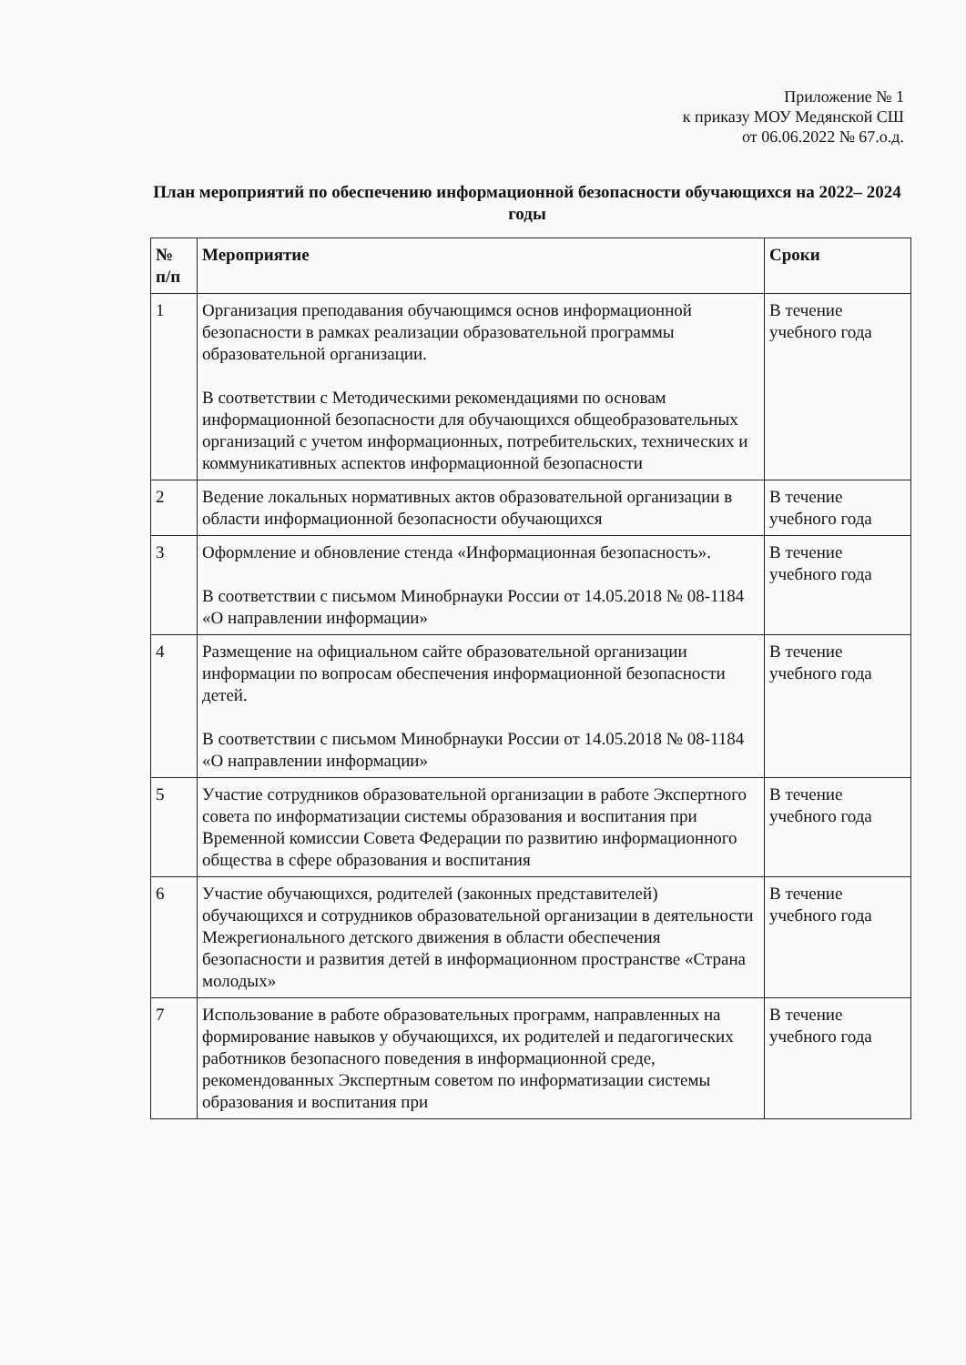Приложение № 1
к приказу МОУ Медянской СШ
от 06.06.2022 № 67.о.д.
План мероприятий по обеспечению информационной безопасности обучающихся на 2022– 2024 годы
| № п/п | Мероприятие | Сроки |
| --- | --- | --- |
| 1 | Организация преподавания обучающимся основ информационной безопасности в рамках реализации образовательной программы образовательной организации. В соответствии с Методическими рекомендациями по основам информационной безопасности для обучающихся общеобразовательных организаций с учетом информационных, потребительских, технических и коммуникативных аспектов информационной безопасности | В течение учебного года |
| 2 | Ведение локальных нормативных актов образовательной организации в области информационной безопасности обучающихся | В течение учебного года |
| 3 | Оформление и обновление стенда «Информационная безопасность». В соответствии с письмом Минобрнауки России от 14.05.2018 № 08-1184 «О направлении информации» | В течение учебного года |
| 4 | Размещение на официальном сайте образовательной организации информации по вопросам обеспечения информационной безопасности детей. В соответствии с письмом Минобрнауки России от 14.05.2018 № 08-1184 «О направлении информации» | В течение учебного года |
| 5 | Участие сотрудников образовательной организации в работе Экспертного совета по информатизации системы образования и воспитания при Временной комиссии Совета Федерации по развитию информационного общества в сфере образования и воспитания | В течение учебного года |
| 6 | Участие обучающихся, родителей (законных представителей) обучающихся и сотрудников образовательной организации в деятельности Межрегионального детского движения в области обеспечения безопасности и развития детей в информационном пространстве «Страна молодых» | В течение учебного года |
| 7 | Использование в работе образовательных программ, направленных на формирование навыков у обучающихся, их родителей и педагогических работников безопасного поведения в информационной среде, рекомендованных Экспертным советом по информатизации системы образования и воспитания при | В течение учебного года |